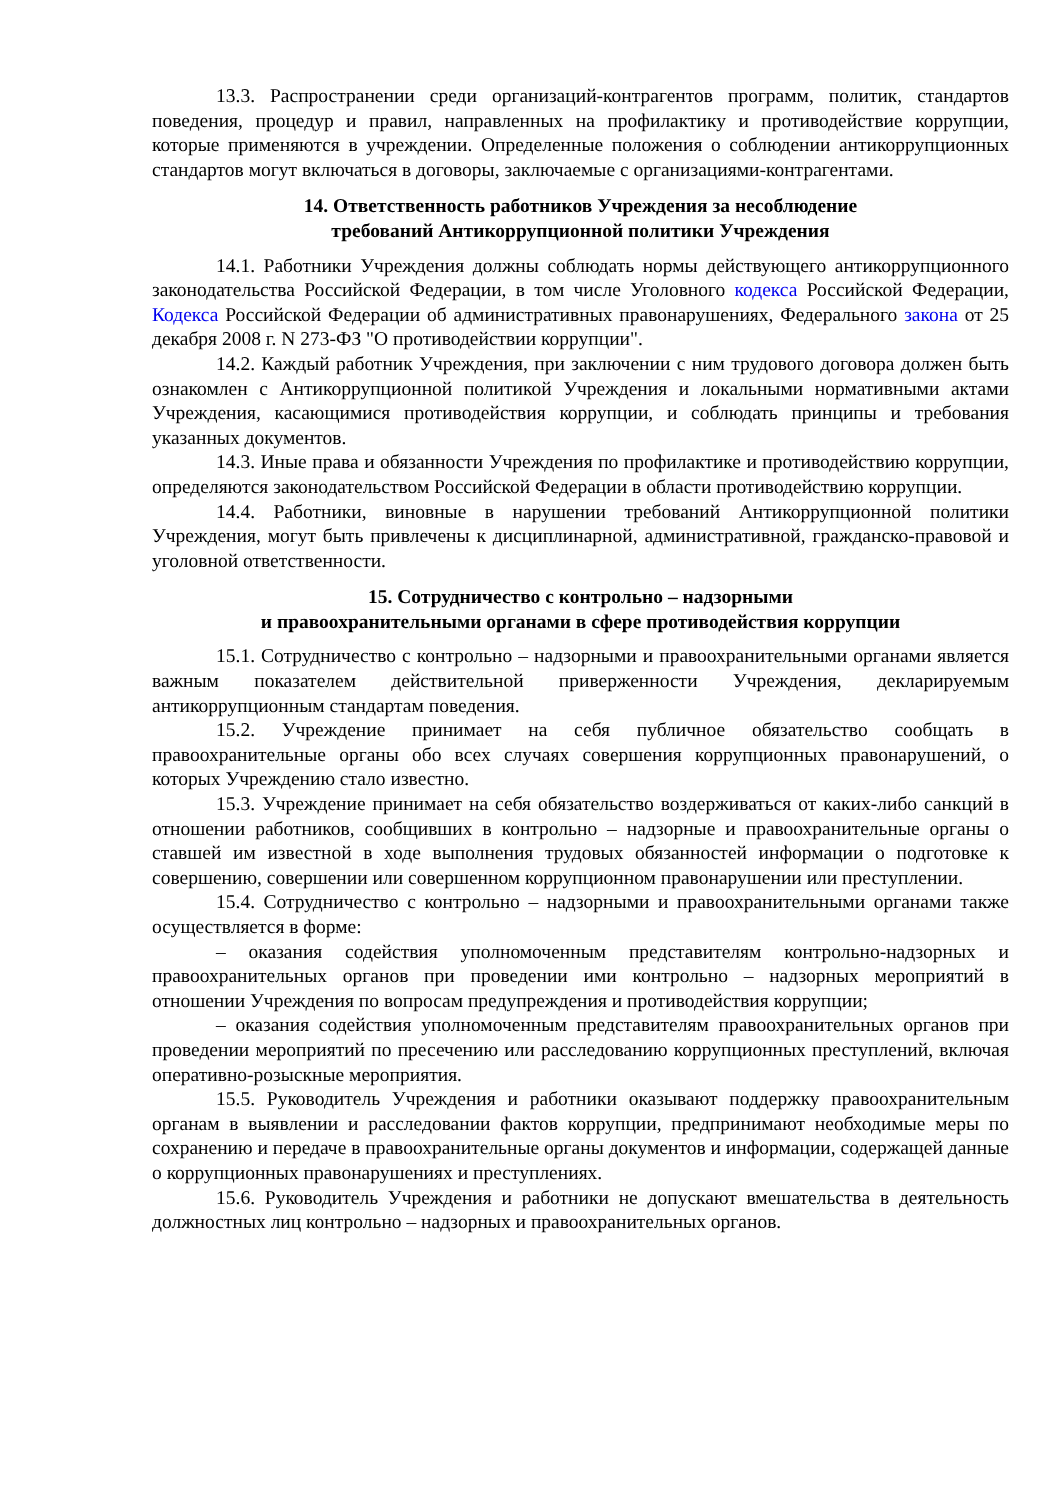13.3. Распространении среди организаций-контрагентов программ, политик, стандартов поведения, процедур и правил, направленных на профилактику и противодействие коррупции, которые применяются в учреждении. Определенные положения о соблюдении антикоррупционных стандартов могут включаться в договоры, заключаемые с организациями-контрагентами.
14. Ответственность работников Учреждения за несоблюдение
требований Антикоррупционной политики Учреждения
14.1. Работники Учреждения должны соблюдать нормы действующего антикоррупционного законодательства Российской Федерации, в том числе Уголовного кодекса Российской Федерации, Кодекса Российской Федерации об административных правонарушениях, Федерального закона от 25 декабря 2008 г. N 273-ФЗ "О противодействии коррупции".
14.2. Каждый работник Учреждения, при заключении с ним трудового договора должен быть ознакомлен с Антикоррупционной политикой Учреждения и локальными нормативными актами Учреждения, касающимися противодействия коррупции, и соблюдать принципы и требования указанных документов.
14.3. Иные права и обязанности Учреждения по профилактике и противодействию коррупции, определяются законодательством Российской Федерации в области противодействию коррупции.
14.4. Работники, виновные в нарушении требований Антикоррупционной политики Учреждения, могут быть привлечены к дисциплинарной, административной, гражданско-правовой и уголовной ответственности.
15. Сотрудничество с контрольно – надзорными
и правоохранительными органами в сфере противодействия коррупции
15.1. Сотрудничество с контрольно – надзорными и правоохранительными органами является важным показателем действительной приверженности Учреждения, декларируемым антикоррупционным стандартам поведения.
15.2. Учреждение принимает на себя публичное обязательство сообщать в правоохранительные органы обо всех случаях совершения коррупционных правонарушений, о которых Учреждению стало известно.
15.3. Учреждение принимает на себя обязательство воздерживаться от каких-либо санкций в отношении работников, сообщивших в контрольно – надзорные и правоохранительные органы о ставшей им известной в ходе выполнения трудовых обязанностей информации о подготовке к совершению, совершении или совершенном коррупционном правонарушении или преступлении.
15.4. Сотрудничество с контрольно – надзорными и правоохранительными органами также осуществляется в форме:
– оказания содействия уполномоченным представителям контрольно-надзорных и правоохранительных органов при проведении ими контрольно – надзорных мероприятий в отношении Учреждения по вопросам предупреждения и противодействия коррупции;
– оказания содействия уполномоченным представителям правоохранительных органов при проведении мероприятий по пресечению или расследованию коррупционных преступлений, включая оперативно-розыскные мероприятия.
15.5. Руководитель Учреждения и работники оказывают поддержку правоохранительным органам в выявлении и расследовании фактов коррупции, предпринимают необходимые меры по сохранению и передаче в правоохранительные органы документов и информации, содержащей данные о коррупционных правонарушениях и преступлениях.
15.6. Руководитель Учреждения и работники не допускают вмешательства в деятельность должностных лиц контрольно – надзорных и правоохранительных органов.